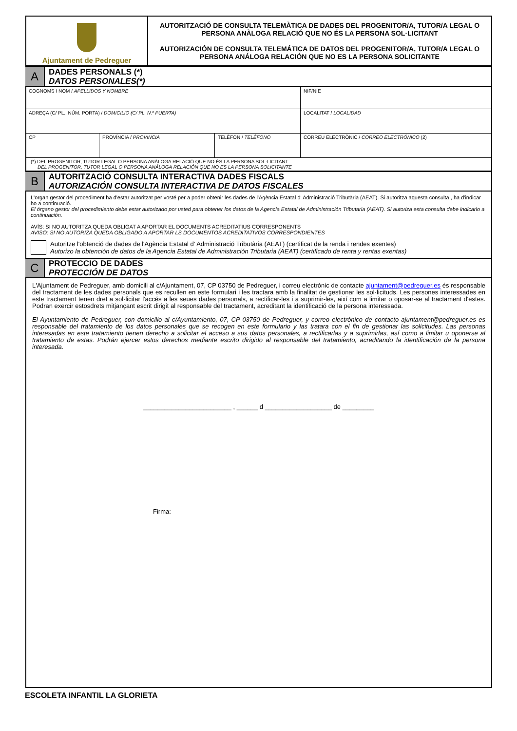| Ajuntament de Pedreguer | AUTORITZACIÓ DE CONSULTA TELEMÀTICA DE DADES DEL PROGENITOR/A, TUTOR/A LEGAL O PERSONA ANÀLOGA RELACIÓ QUE NO ÉS LA PERSONA SOL·LICITANT AUTORIZACIÓN DE CONSULTA TELEMÁTICA DE DATOS DEL PROGENITOR/A, TUTOR/A LEGAL O PERSONA ANÁLOGA RELACIÓN QUE NO ES LA PERSONA SOLICITANTE |
A
DADES PERSONALS (*)
DATOS PERSONALES(*)
| COGNOMS I NOM / APELLIDOS Y NOMBRE | | | NIF/NIE |
| ADREÇA (C/ PL., NÚM. PORTA) / DOMICILIO (C/ PL. N.º PUERTA) | | | LOCALITAT / LOCALIDAD |
| CP | PROVÍNCIA / PROVINCIA | TELÈFON / TELÉFONO | CORREU ELECTRÒNIC / CORREO ELECTRÓNICO (2) |
| (*) DEL PROGENITOR, TUTOR LEGAL O PERSONA ANÀLOGA RELACIÓ QUE NO ÉS LA PERSONA SOL·LICITANT DEL PROGENITOR, TUTOR LEGAL O PERSONA ANÁLOGA RELACIÓN QUE NO ES LA PERSONA SOLICITANTE | | | |
B
AUTORITZACIÓ CONSULTA INTERACTIVA DADES FISCALS
AUTORIZACIÓN CONSULTA INTERACTIVA DE DATOS FISCALES
L'organ gestor del procediment ha d'estar autoritzat per vosté per a poder obtenir les dades de l'Agència Estatal d' Administració Tributària (AEAT). Si autoritza aquesta consulta , ha d'indicar ho a continuació.
El órgano gestor del procedimiento debe estar autorizado por usted para obtener los datos de la Agencia Estatal de Administración Tributaria (AEAT). Si autoriza esta consulta debe indicarlo a continuación.
AVÍS: SI NO AUTORITZA QUEDA OBLIGAT A APORTAR EL DOCUMENTS ACREDITATIUS CORRESPONENTS
AVISO: SI NO AUTORIZA QUEDA OBLIGADO A APORTAR LS DOCUMENTOS ACREDITATIVOS CORRESPONDIENTES
Autoritze l'obtenció de dades de l'Agència Estatal d' Administració Tributària (AEAT) (certificat de la renda i rendes exentes)
Autorizo la obtención de datos de la Agencia Estatal de Administración Tributaria (AEAT) (certificado de renta y rentas exentas)
C
PROTECCIO DE DADES
PROTECCIÓN DE DATOS
L'Ajuntament de Pedreguer, amb domicili al c/Ajuntament, 07, CP 03750 de Pedreguer, i correu electrònic de contacte ajuntament@pedreguer.es és responsable del tractament de les dades personals que es recullen en este formulari i les tractara amb la finalitat de gestionar les sol·licituds. Les persones interessades en este tractament tenen dret a sol·licitar l'accés a les seues dades personals, a rectificar-les i a suprimir-les, així com a limitar o oposar-se al tractament d'estes. Podran exercir estosdrets mitjançant escrit dirigit al responsable del tractament, acreditant la identificació de la persona interessada.
El Ayuntamiento de Pedreguer, con domicilio al c/Ayuntamiento, 07, CP 03750 de Pedreguer, y correo electrónico de contacto ajuntament@pedreguer.es es responsable del tratamiento de los datos personales que se recogen en este formulario y las tratara con el fin de gestionar las solicitudes. Las personas interesadas en este tratamiento tienen derecho a solicitar el acceso a sus datos personales, a rectificarlas y a suprimirlas, así como a limitar u oponerse al tratamiento de estas. Podrán ejercer estos derechos mediante escrito dirigido al responsable del tratamiento, acreditando la identificación de la persona interesada.
_________________________ , ______ d ___________________ de _________
Firma:
ESCOLETA INFANTIL LA GLORIETA